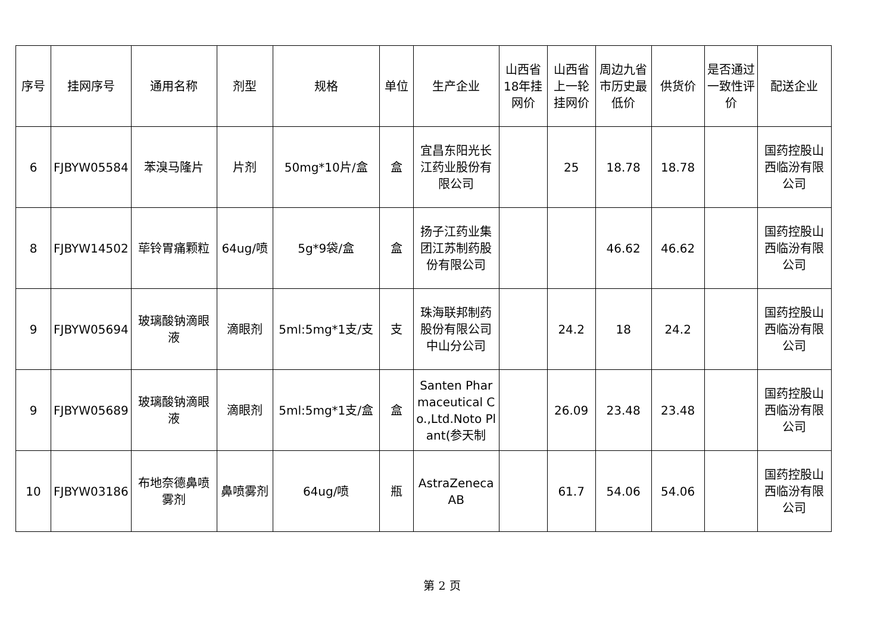| 序号 | 挂网序号 | 通用名称 | 剂型 | 规格 | 单位 | 生产企业 | 山西省18年挂网价 | 山西省上一轮挂网价 | 周边九省市历史最低价 | 供货价 | 是否通过一致性评价 | 配送企业 |
| --- | --- | --- | --- | --- | --- | --- | --- | --- | --- | --- | --- | --- |
| 6 | FJBYW05584 | 苯溴马隆片 | 片剂 | 50mg*10片/盒 | 盒 | 宜昌东阳光长江药业股份有限公司 | | 25 | 18.78 | 18.78 | | 国药控股山西临汾有限公司 |
| 8 | FJBYW14502 | 荜铃胃痛颗粒 | 64ug/喷 | 5g*9袋/盒 | 盒 | 扬子江药业集团江苏制药股份有限公司 | | | 46.62 | 46.62 | | 国药控股山西临汾有限公司 |
| 9 | FJBYW05694 | 玻璃酸钠滴眼液 | 滴眼剂 | 5ml:5mg*1支/支 | 支 | 珠海联邦制药股份有限公司中山分公司 | | 24.2 | 18 | 24.2 | | 国药控股山西临汾有限公司 |
| 9 | FJBYW05689 | 玻璃酸钠滴眼液 | 滴眼剂 | 5ml:5mg*1支/盒 | 盒 | Santen Pharmaceutical Co.,Ltd.Noto Plant(参天制 | | 26.09 | 23.48 | 23.48 | | 国药控股山西临汾有限公司 |
| 10 | FJBYW03186 | 布地奈德鼻喷雾剂 | 鼻喷雾剂 | 64ug/喷 | 瓶 | AstraZeneca AB | | 61.7 | 54.06 | 54.06 | | 国药控股山西临汾有限公司 |
第 2 页